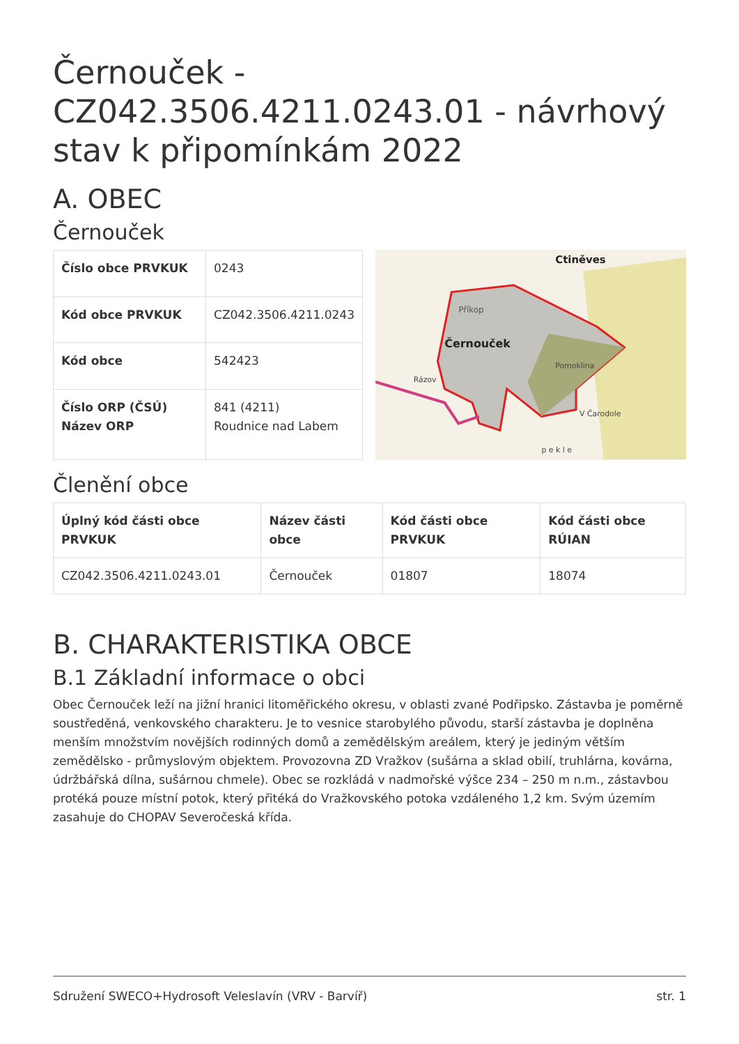Černouček - CZ042.3506.4211.0243.01 - návrhový stav k připomínkám 2022
A. OBEC
Černouček
| Číslo obce PRVKUK | 0243 |
| Kód obce PRVKUK | CZ042.3506.4211.0243 |
| Kód obce | 542423 |
| Číslo ORP (ČSÚ) Název ORP | 841 (4211) Roudnice nad Labem |
Příkop
Černouček
Ctiněves
Pomoklina
Rázov
V Čarodole
p e k l e
Členění obce
| Úplný kód části obce PRVKUK | Název části obce | Kód části obce PRVKUK | Kód části obce RÚIAN |
| --- | --- | --- | --- |
| CZ042.3506.4211.0243.01 | Černouček | 01807 | 18074 |
B. CHARAKTERISTIKA OBCE
B.1 Základní informace o obci
Obec Černouček leží na jižní hranici litoměřického okresu, v oblasti zvané Podřipsko. Zástavba je poměrně soustředěná, venkovského charakteru. Je to vesnice starobylého původu, starší zástavba je doplněna menším množstvím novějších rodinných domů a zemědělským areálem, který je jediným větším zemědělsko - průmyslovým objektem. Provozovna ZD Vražkov (sušárna a sklad obilí, truhlárna, kovárna, údržbářská dílna, sušárnou chmele). Obec se rozkládá v nadmořské výšce 234 – 250 m n.m., zástavbou protéká pouze místní potok, který přitéká do Vražkovského potoka vzdáleného 1,2 km. Svým územím zasahuje do CHOPAV Severočeská křída.
Sdružení SWECO+Hydrosoft Veleslavín (VRV - Barvíř) str. 1